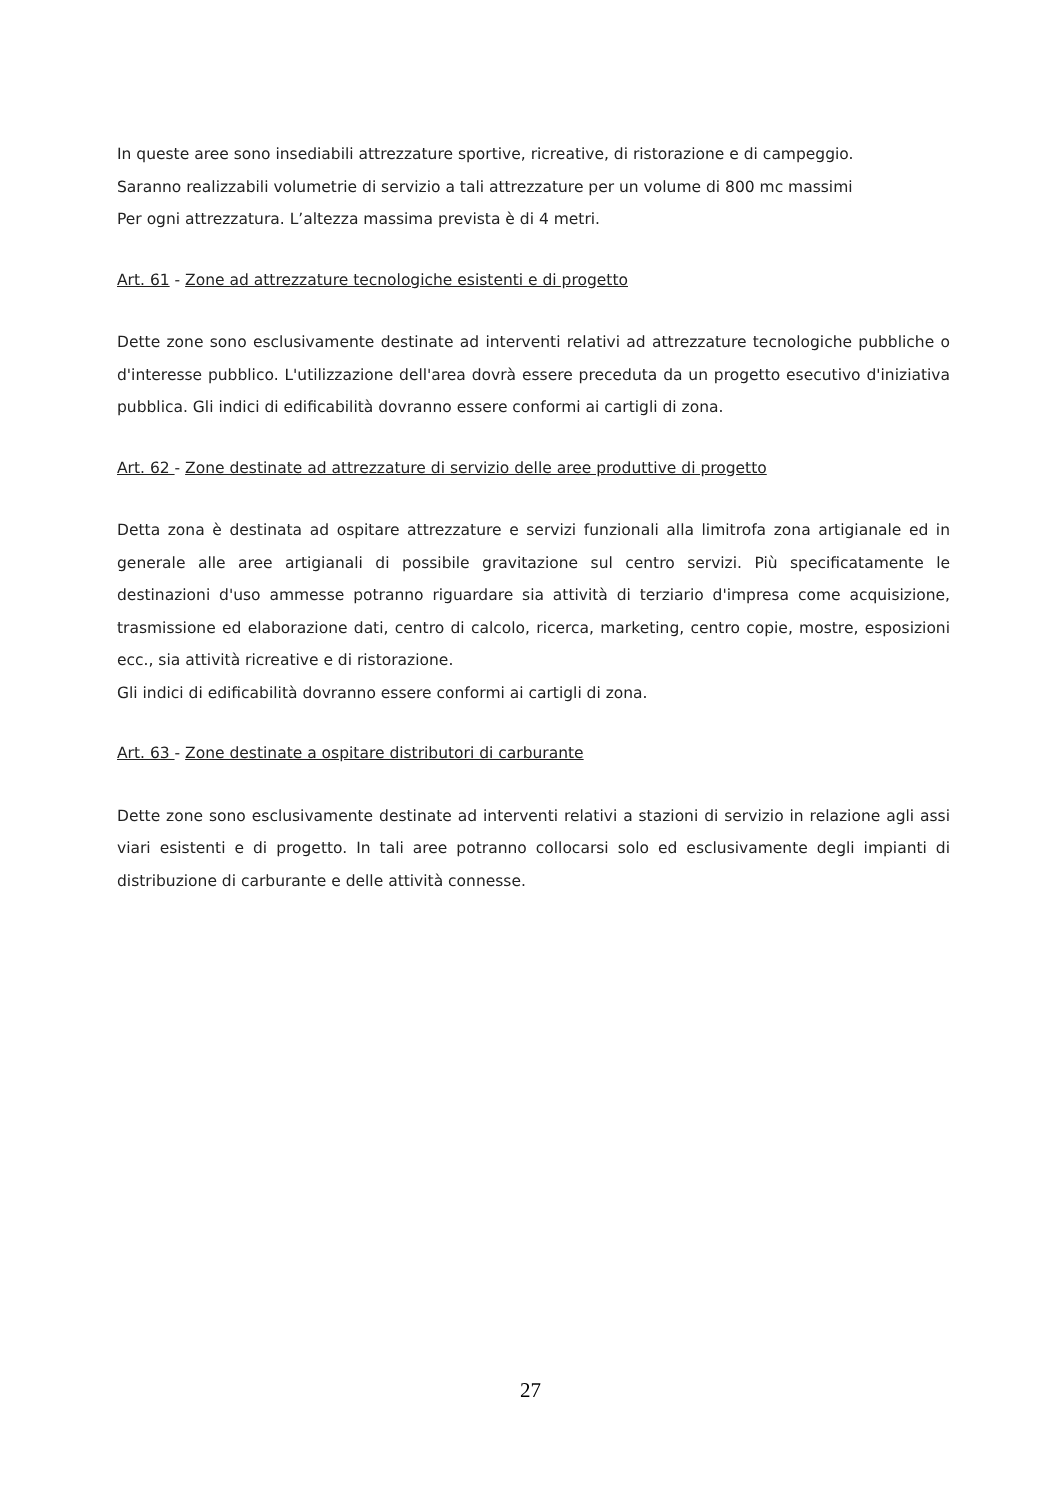In queste aree sono insediabili attrezzature sportive, ricreative, di ristorazione e di campeggio.
Saranno realizzabili volumetrie di servizio a tali attrezzature per un volume di 800 mc massimi
Per ogni attrezzatura. L’altezza massima prevista è di 4 metri.
Art. 61 - Zone ad attrezzature tecnologiche esistenti e di progetto
Dette zone sono esclusivamente destinate ad interventi relativi ad attrezzature tecnologiche pubbliche o d'interesse pubblico. L'utilizzazione dell'area dovrà essere preceduta da un progetto esecutivo d'iniziativa pubblica. Gli indici di edificabilità dovranno essere conformi ai cartigli di zona.
Art. 62 - Zone destinate ad attrezzature di servizio delle aree produttive di progetto
Detta zona è destinata ad ospitare attrezzature e servizi funzionali alla limitrofa zona artigianale ed in generale alle aree artigianali di possibile gravitazione sul centro servizi. Più specificatamente le destinazioni d'uso ammesse potranno riguardare sia attività di terziario d'impresa come acquisizione, trasmissione ed elaborazione dati, centro di calcolo, ricerca, marketing, centro copie, mostre, esposizioni ecc., sia attività ricreative e di ristorazione.
Gli indici di edificabilità dovranno essere conformi ai cartigli di zona.
Art. 63 - Zone destinate a ospitare distributori di carburante
Dette zone sono esclusivamente destinate ad interventi relativi a stazioni di servizio in relazione agli assi viari esistenti e di progetto. In tali aree potranno collocarsi solo ed esclusivamente degli impianti di distribuzione di carburante e delle attività connesse.
27